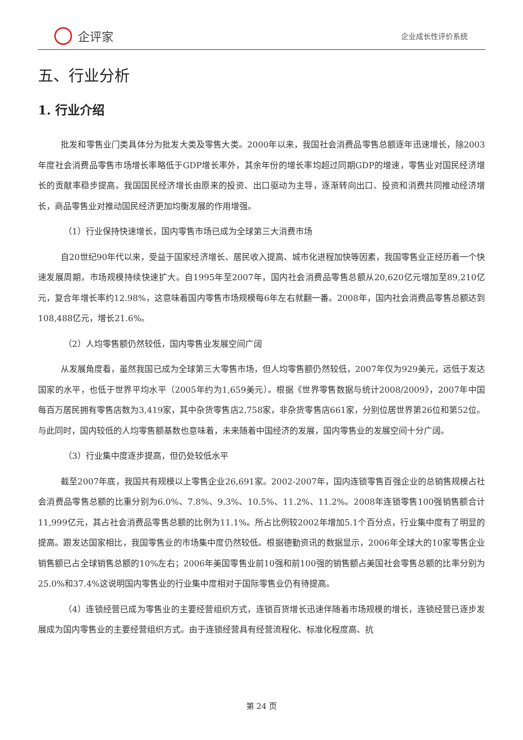企评家
企业成长性评价系统
五、行业分析
1. 行业介绍
批发和零售业门类具体分为批发大类及零售大类。2000年以来，我国社会消费品零售总额逐年迅速增长，除2003年度社会消费品零售市场增长率略低于GDP增长率外，其余年份的增长率均超过同期GDP的增速，零售业对国民经济增长的贡献率稳步提高。我国国民经济增长由原来的投资、出口驱动为主导，逐渐转向出口、投资和消费共同推动经济增长，商品零售业对推动国民经济更加均衡发展的作用增强。
（1）行业保持快速增长，国内零售市场已成为全球第三大消费市场
自20世纪90年代以来，受益于国家经济增长、居民收入提高、城市化进程加快等因素，我国零售业正经历着一个快速发展周期，市场规模持续快速扩大。自1995年至2007年，国内社会消费品零售总额从20,620亿元增加至89,210亿元，复合年增长率约12.98%，这意味着国内零售市场规模每6年左右就翻一番。2008年，国内社会消费品零售总额达到108,488亿元，增长21.6%。
（2）人均零售额仍然较低，国内零售业发展空间广阔
从发展角度看，虽然我国已成为全球第三大零售市场，但人均零售额仍然较低，2007年仅为929美元，远低于发达国家的水平，也低于世界平均水平（2005年约为1,659美元）。根据《世界零售数据与统计2008/2009》，2007年中国每百万居民拥有零售店数为3,419家，其中杂货零售店2,758家，非杂货零售店661家，分别位居世界第26位和第52位。与此同时，国内较低的人均零售额基数也意味着，未来随着中国经济的发展，国内零售业的发展空间十分广阔。
（3）行业集中度逐步提高，但仍处较低水平
截至2007年底，我国共有规模以上零售企业26,691家。2002-2007年，国内连锁零售百强企业的总销售规模占社会消费品零售总额的比重分别为6.0%、7.8%、9.3%、10.5%、11.2%、11.2%。2008年连锁零售100强销售额合计11,999亿元，其占社会消费品零售总额的比例为11.1%。所占比例较2002年增加5.1个百分点，行业集中度有了明显的提高。跟发达国家相比，我国零售业的市场集中度仍然较低。根据德勤资讯的数据显示，2006年全球大的10家零售企业销售额已占全球销售总额的10%左右；2006年美国零售业前10强和前100强的销售额占美国社会零售总额的比率分别为25.0%和37.4%这说明国内零售业的行业集中度相对于国际零售业仍有待提高。
（4）连锁经营已成为零售业的主要经营组织方式，连锁百货增长迅速伴随着市场规模的增长，连锁经营已逐步发展成为国内零售业的主要经营组织方式。由于连锁经营具有经营流程化、标准化程度高、抗
第 24 页